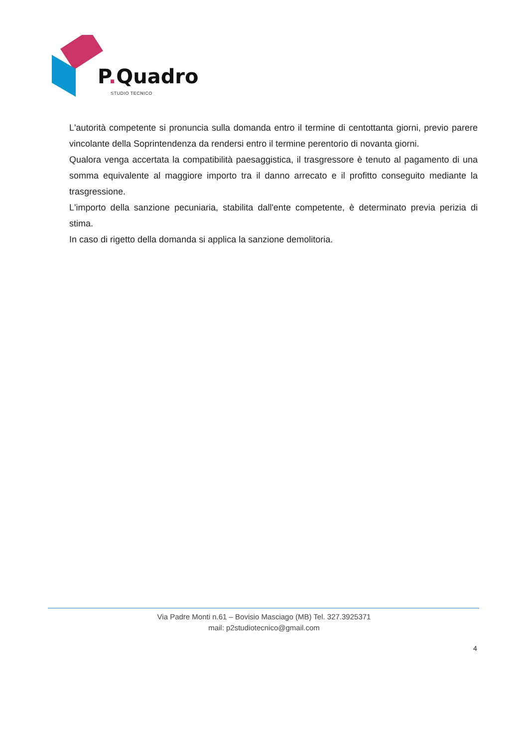P. Quadro
STUDIO TECNICO
L'autorità competente si pronuncia sulla domanda entro il termine di centottanta giorni, previo parere vincolante della Soprintendenza da rendersi entro il termine perentorio di novanta giorni.
Qualora venga accertata la compatibilità paesaggistica, il trasgressore è tenuto al pagamento di una somma equivalente al maggiore importo tra il danno arrecato e il profitto conseguito mediante la trasgressione.
L'importo della sanzione pecuniaria, stabilita dall'ente competente, è determinato previa perizia di stima.
In caso di rigetto della domanda si applica la sanzione demolitoria.
Via Padre Monti n.61 – Bovisio Masciago (MB) Tel. 327.3925371
mail: p2studiotecnico@gmail.com
4